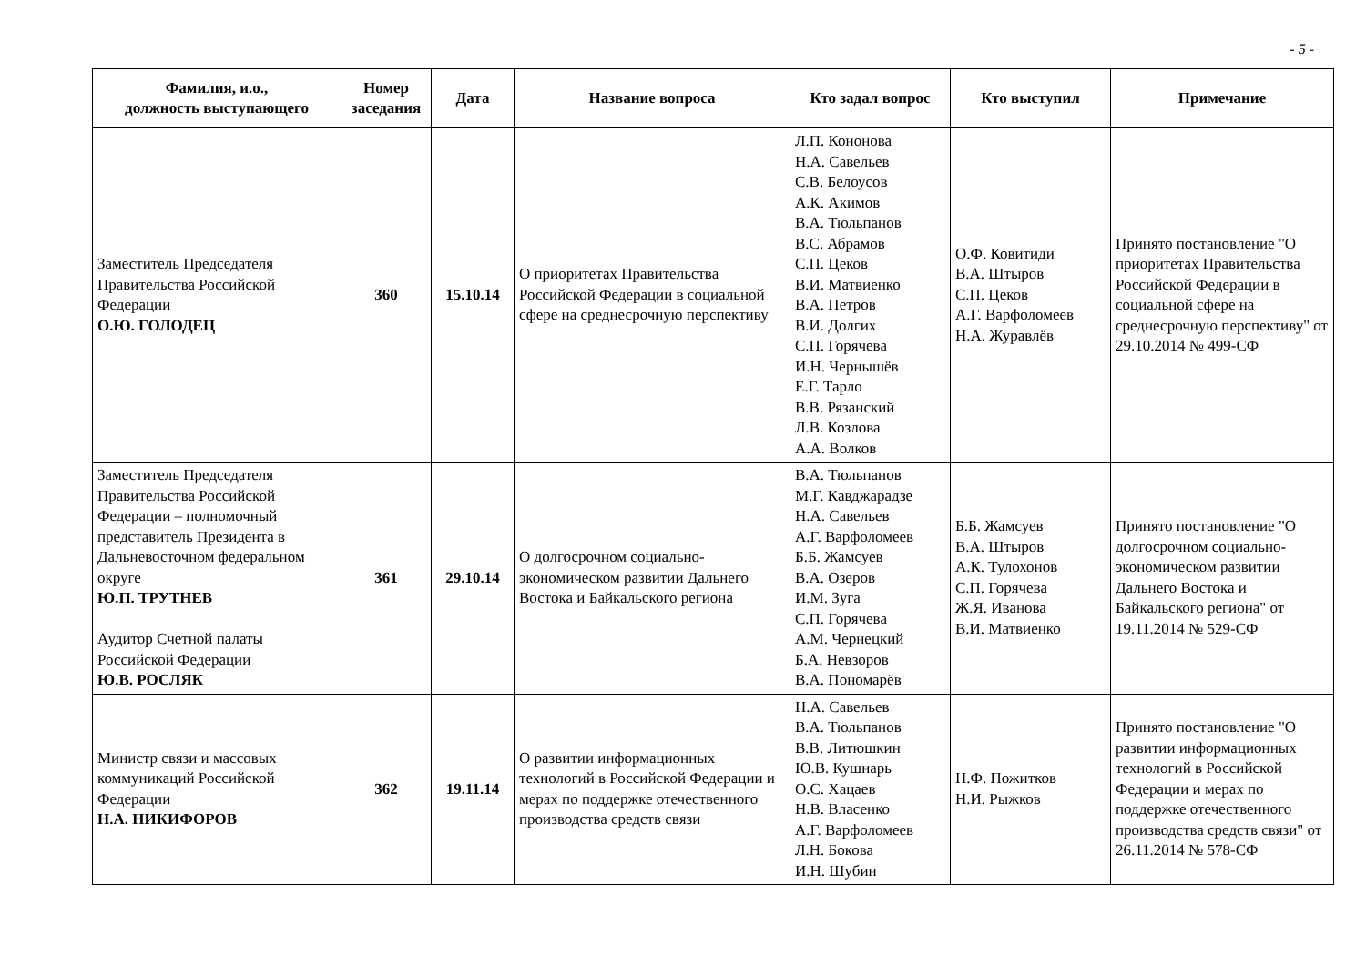- 5 -
| Фамилия, и.о., должность выступающего | Номер заседания | Дата | Название вопроса | Кто задал вопрос | Кто выступил | Примечание |
| --- | --- | --- | --- | --- | --- | --- |
| Заместитель Председателя Правительства Российской Федерации О.Ю. ГОЛОДЕЦ | 360 | 15.10.14 | О приоритетах Правительства Российской Федерации в социальной сфере на среднесрочную перспективу | Л.П. Кононова Н.А. Савельев С.В. Белоусов А.К. Акимов В.А. Тюльпанов В.С. Абрамов С.П. Цеков В.И. Матвиенко В.А. Петров В.И. Долгих С.П. Горячева И.Н. Чернышёв Е.Г. Тарло В.В. Рязанский Л.В. Козлова А.А. Волков | О.Ф. Ковитиди В.А. Штыров С.П. Цеков А.Г. Варфоломеев Н.А. Журавлёв | Принято постановление "О приоритетах Правительства Российской Федерации в социальной сфере на среднесрочную перспективу" от 29.10.2014 № 499-СФ |
| Заместитель Председателя Правительства Российской Федерации – полномочный представитель Президента в Дальневосточном федеральном округе Ю.П. ТРУТНЕВ Аудитор Счетной палаты Российской Федерации Ю.В. РОСЛЯК | 361 | 29.10.14 | О долгосрочном социально-экономическом развитии Дальнего Востока и Байкальского региона | В.А. Тюльпанов М.Г. Кавджарадзе Н.А. Савельев А.Г. Варфоломеев Б.Б. Жамсуев В.А. Озеров И.М. Зуга С.П. Горячева А.М. Чернецкий Б.А. Невзоров В.А. Пономарёв | Б.Б. Жамсуев В.А. Штыров А.К. Тулохонов С.П. Горячева Ж.Я. Иванова В.И. Матвиенко | Принято постановление "О долгосрочном социально-экономическом развитии Дальнего Востока и Байкальского региона" от 19.11.2014 № 529-СФ |
| Министр связи и массовых коммуникаций Российской Федерации Н.А. НИКИФОРОВ | 362 | 19.11.14 | О развитии информационных технологий в Российской Федерации и мерах по поддержке отечественного производства средств связи | Н.А. Савельев В.А. Тюльпанов В.В. Литюшкин Ю.В. Кушнарь О.С. Хацаев Н.В. Власенко А.Г. Варфоломеев Л.Н. Бокова И.Н. Шубин | Н.Ф. Пожитков Н.И. Рыжков | Принято постановление "О развитии информационных технологий в Российской Федерации и мерах по поддержке отечественного производства средств связи" от 26.11.2014 № 578-СФ |